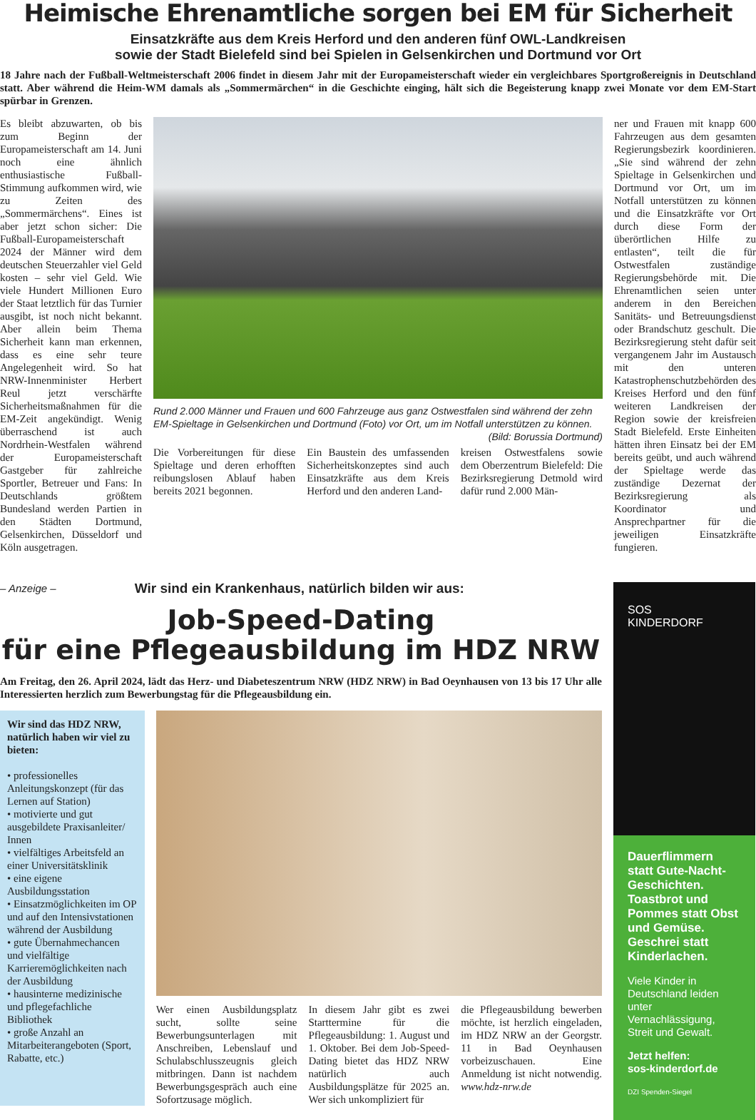Heimische Ehrenamtliche sorgen bei EM für Sicherheit
Einsatzkräfte aus dem Kreis Herford und den anderen fünf OWL-Landkreisen
sowie der Stadt Bielefeld sind bei Spielen in Gelsenkirchen und Dortmund vor Ort
18 Jahre nach der Fußball-Weltmeisterschaft 2006 findet in diesem Jahr mit der Europameisterschaft wieder ein vergleichbares Sportgroßereignis in Deutschland statt. Aber während die Heim-WM damals als „Sommermärchen“ in die Geschichte einging, hält sich die Begeisterung knapp zwei Monate vor dem EM-Start spürbar in Grenzen.
Es bleibt abzuwarten, ob bis zum Beginn der Europameisterschaft am 14. Juni noch eine ähnlich enthusiastische Fußball-Stimmung aufkommen wird, wie zu Zeiten des „Sommermärchens“. Eines ist aber jetzt schon sicher: Die Fußball-Europameisterschaft 2024 der Männer wird dem deutschen Steuerzahler viel Geld kosten – sehr viel Geld. Wie viele Hundert Millionen Euro der Staat letztlich für das Turnier ausgibt, ist noch nicht bekannt. Aber allein beim Thema Sicherheit kann man erkennen, dass es eine sehr teure Angelegenheit wird. So hat NRW-Innenminister Herbert Reul jetzt verschärfte Sicherheitsmaßnahmen für die EM-Zeit angekündigt. Wenig überraschend ist auch Nordrhein-Westfalen während der Europameisterschaft Gastgeber für zahlreiche Sportler, Betreuer und Fans: In Deutschlands größtem Bundesland werden Partien in den Städten Dortmund, Gelsenkirchen, Düsseldorf und Köln ausgetragen.
Rund 2.000 Männer und Frauen und 600 Fahrzeuge aus ganz Ostwestfalen sind während der zehn EM-Spieltage in Gelsenkirchen und Dortmund (Foto) vor Ort, um im Notfall unterstützen zu können. (Bild: Borussia Dortmund)
Die Vorbereitungen für diese Spieltage und deren erhofften reibungslosen Ablauf haben bereits 2021 begonnen.
Ein Baustein des umfassenden Sicherheitskonzeptes sind auch Einsatzkräfte aus dem Kreis Herford und den anderen Land-
kreisen Ostwestfalens sowie dem Oberzentrum Bielefeld: Die Bezirksregierung Detmold wird dafür rund 2.000 Män-
ner und Frauen mit knapp 600 Fahrzeugen aus dem gesamten Regierungsbezirk koordinieren. „Sie sind während der zehn Spieltage in Gelsenkirchen und Dortmund vor Ort, um im Notfall unterstützen zu können und die Einsatzkräfte vor Ort durch diese Form der überörtlichen Hilfe zu entlasten“, teilt die für Ostwestfalen zuständige Regierungsbehörde mit. Die Ehrenamtlichen seien unter anderem in den Bereichen Sanitäts- und Betreuungsdienst oder Brandschutz geschult. Die Bezirksregierung steht dafür seit vergangenem Jahr im Austausch mit den unteren Katastrophenschutzbehörden des Kreises Herford und den fünf weiteren Landkreisen der Region sowie der kreisfreien Stadt Bielefeld. Erste Einheiten hätten ihren Einsatz bei der EM bereits geübt, und auch während der Spieltage werde das zuständige Dezernat der Bezirksregierung als Koordinator und Ansprechpartner für die jeweiligen Einsatzkräfte fungieren.
– Anzeige – Wir sind ein Krankenhaus, natürlich bilden wir aus:
Job-Speed-Dating
für eine Pflegeausbildung im HDZ NRW
Am Freitag, den 26. April 2024, lädt das Herz- und Diabeteszentrum NRW (HDZ NRW) in Bad Oeynhausen von 13 bis 17 Uhr alle Interessierten herzlich zum Bewerbungstag für die Pflegeausbildung ein.
Wir sind das HDZ NRW, natürlich haben wir viel zu bieten:
• professionelles Anleitungskonzept (für das Lernen auf Station)
• motivierte und gut ausgebildete Praxisanleiter/ Innen
• vielfältiges Arbeitsfeld an einer Universitätsklinik
• eine eigene Ausbildungsstation
• Einsatzmöglichkeiten im OP und auf den Intensivstationen während der Ausbildung
• gute Übernahmechancen und vielfältige Karrieremöglichkeiten nach der Ausbildung
• hausinterne medizinische und pflegefachliche Bibliothek
• große Anzahl an Mitarbeiterangeboten (Sport, Rabatte, etc.)
Wer einen Ausbildungsplatz sucht, sollte seine Bewerbungsunterlagen mit Anschreiben, Lebenslauf und Schulabschlusszeugnis gleich mitbringen. Dann ist nachdem Bewerbungsgespräch auch eine Sofortzusage möglich.
In diesem Jahr gibt es zwei Starttermine für die Pflegeausbildung: 1. August und 1. Oktober. Bei dem Job-Speed-Dating bietet das HDZ NRW natürlich auch Ausbildungsplätze für 2025 an. Wer sich unkompliziert für
die Pflegeausbildung bewerben möchte, ist herzlich eingeladen, im HDZ NRW an der Georgstr. 11 in Bad Oeynhausen vorbeizuschauen. Eine Anmeldung ist nicht notwendig. www.hdz-nrw.de
SOS
KINDERDORF
Dauerflimmern statt Gute-Nacht-Geschichten. Toastbrot und Pommes statt Obst und Gemüse. Geschrei statt Kinderlachen.
Viele Kinder in Deutschland leiden unter Vernachlässigung, Streit und Gewalt.
Jetzt helfen:
sos-kinderdorf.de
DZI Spenden-Siegel